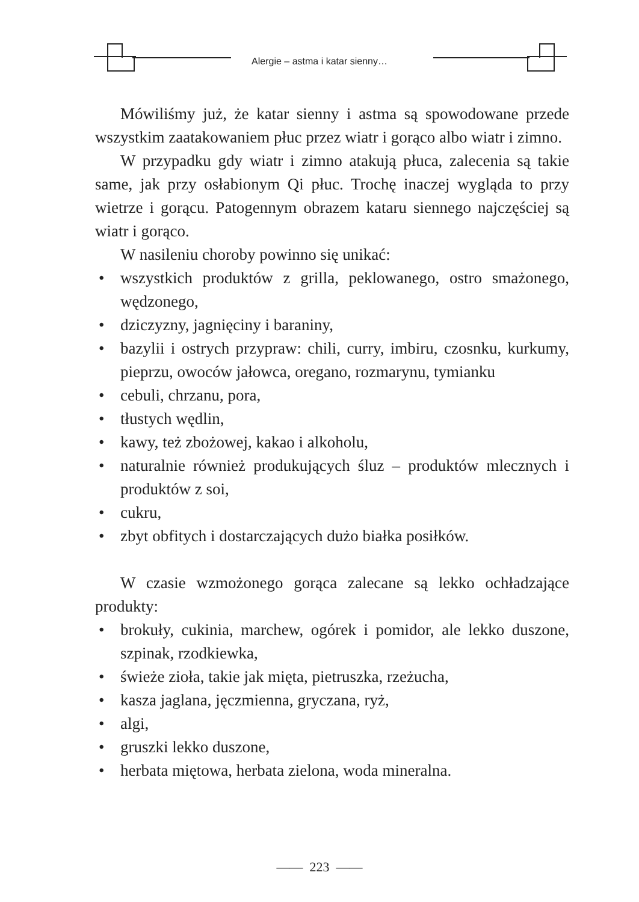Alergie – astma i katar sienny…
Mówiliśmy już, że katar sienny i astma są spowodowane przede wszystkim zaatakowaniem płuc przez wiatr i gorąco albo wiatr i zimno.
W przypadku gdy wiatr i zimno atakują płuca, zalecenia są takie same, jak przy osłabionym Qi płuc. Trochę inaczej wygląda to przy wietrze i gorącu. Patogennym obrazem kataru siennego najczęściej są wiatr i gorąco.
W nasileniu choroby powinno się unikać:
• wszystkich produktów z grilla, peklowanego, ostro smażonego, wędzonego,
• dziczyzny, jagnięciny i baraniny,
• bazylii i ostrych przypraw: chili, curry, imbiru, czosnku, kurkumy, pieprzu, owoców jałowca, oregano, rozmarynu, tymianku
• cebuli, chrzanu, pora,
• tłustych wędlin,
• kawy, też zbożowej, kakao i alkoholu,
• naturalnie również produkujących śluz – produktów mlecznych i produktów z soi,
• cukru,
• zbyt obfitych i dostarczających dużo białka posiłków.
W czasie wzmożonego gorąca zalecane są lekko ochładzające produkty:
• brokuły, cukinia, marchew, ogórek i pomidor, ale lekko duszone, szpinak, rzodkiewka,
• świeże zioła, takie jak mięta, pietruszka, rzeżucha,
• kasza jaglana, jęczmienna, gryczana, ryż,
• algi,
• gruszki lekko duszone,
• herbata miętowa, herbata zielona, woda mineralna.
—— 223 ——